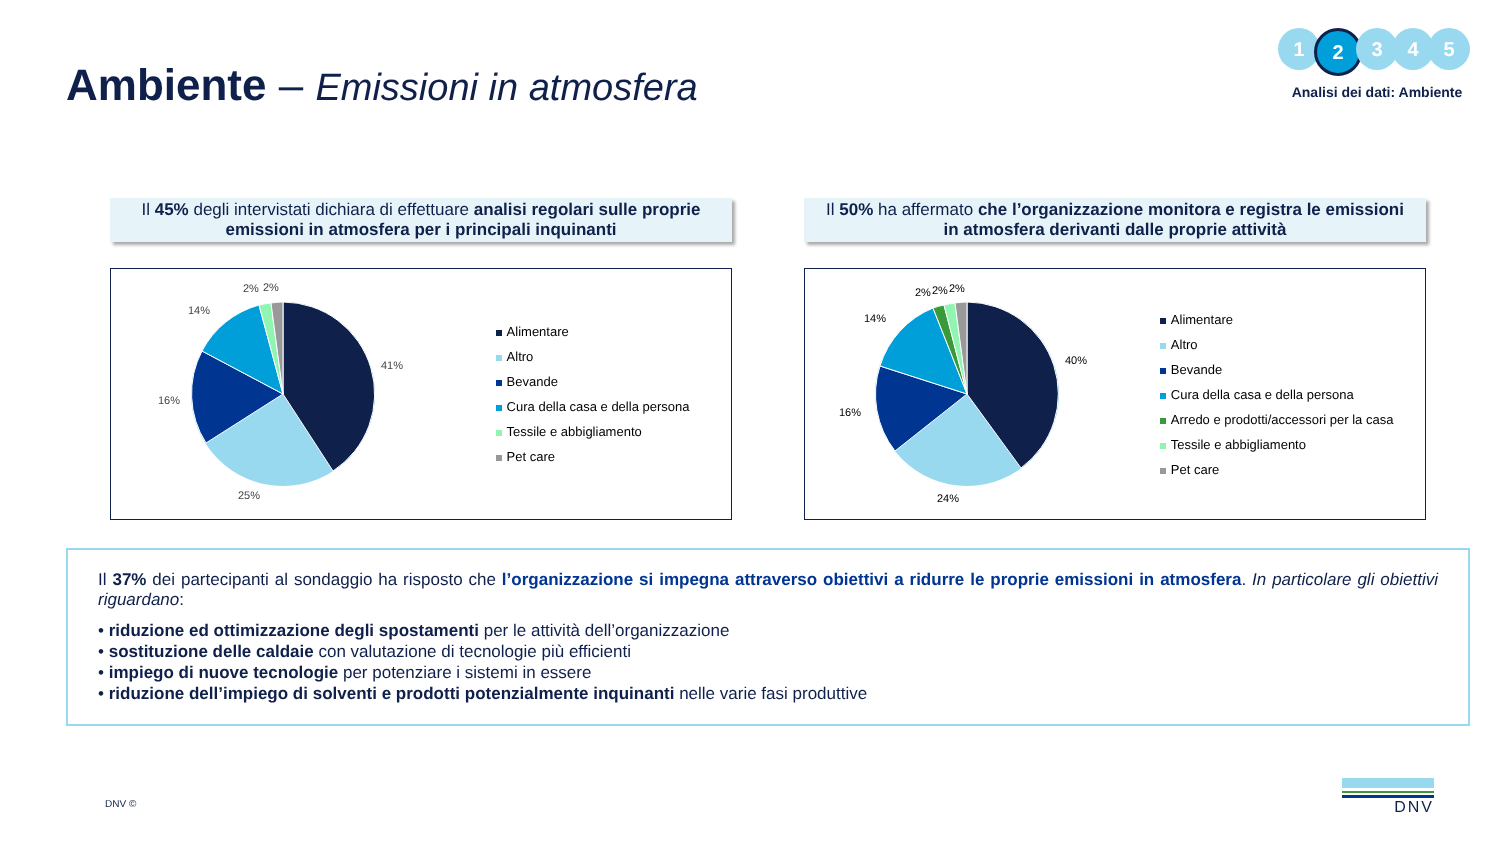Ambiente – Emissioni in atmosfera
1 2 3 4 5
Analisi dei dati: Ambiente
Il 45% degli intervistati dichiara di effettuare analisi regolari sulle proprie emissioni in atmosfera per i principali inquinanti
41%
25%
16%
14%
2%
2%
Alimentare
Altro
Bevande
Cura della casa e della persona
Tessile e abbigliamento
Pet care
Il 50% ha affermato che l’organizzazione monitora e registra le emissioni in atmosfera derivanti dalle proprie attività
40%
24%
16%
14%
2%
2%
2%
Alimentare
Altro
Bevande
Cura della casa e della persona
Arredo e prodotti/accessori per la casa
Tessile e abbigliamento
Pet care
Il 37% dei partecipanti al sondaggio ha risposto che l’organizzazione si impegna attraverso obiettivi a ridurre le proprie emissioni in atmosfera. In particolare gli obiettivi riguardano:
• riduzione ed ottimizzazione degli spostamenti per le attività dell’organizzazione
• sostituzione delle caldaie con valutazione di tecnologie più efficienti
• impiego di nuove tecnologie per potenziare i sistemi in essere
• riduzione dell’impiego di solventi e prodotti potenzialmente inquinanti nelle varie fasi produttive
DNV ©
DNV